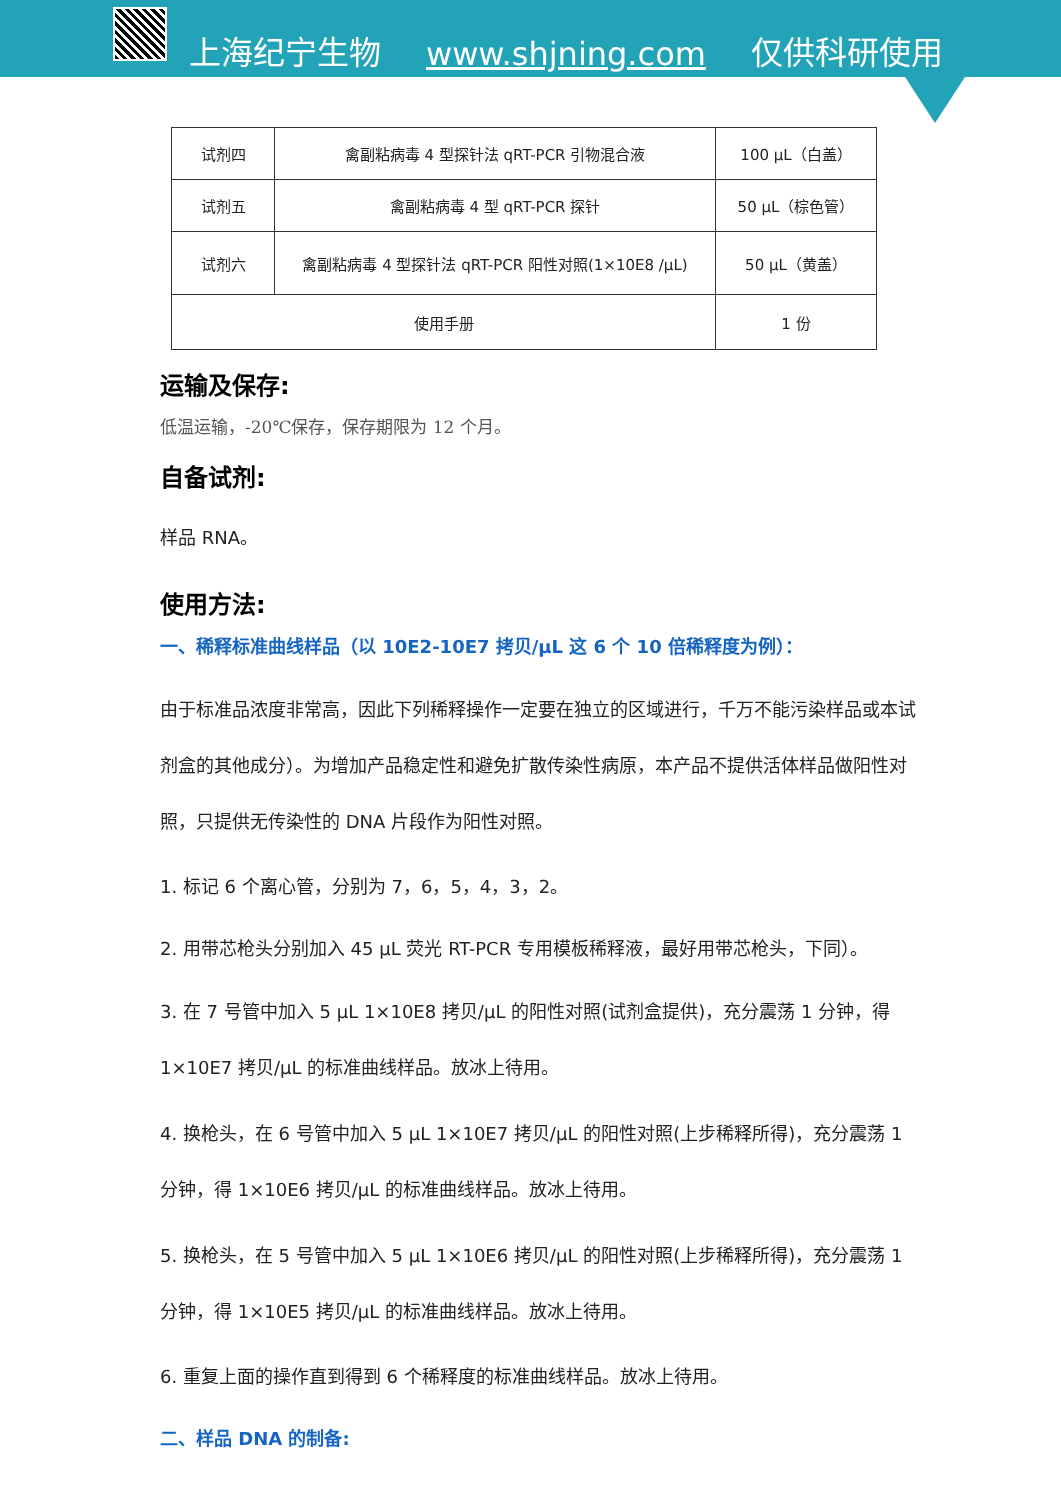上海纪宁生物 www.shjning.com 仅供科研使用
| 试剂四 | 禽副粘病毒 4 型探针法 qRT-PCR 引物混合液 | 100 μL（白盖） |
| 试剂五 | 禽副粘病毒 4 型 qRT-PCR 探针 | 50 μL（棕色管） |
| 试剂六 | 禽副粘病毒 4 型探针法 qRT-PCR 阳性对照(1×10E8 /μL) | 50 μL（黄盖） |
| 使用手册 | | 1 份 |
运输及保存:
低温运输，-20℃保存，保存期限为 12 个月。
自备试剂:
样品 RNA。
使用方法:
一、稀释标准曲线样品（以 10E2-10E7 拷贝/μL 这 6 个 10 倍稀释度为例）：
由于标准品浓度非常高，因此下列稀释操作一定要在独立的区域进行，千万不能污染样品或本试剂盒的其他成分）。为增加产品稳定性和避免扩散传染性病原，本产品不提供活体样品做阳性对照，只提供无传染性的 DNA 片段作为阳性对照。
1. 标记 6 个离心管，分别为 7，6，5，4，3，2。
2. 用带芯枪头分别加入 45 μL 荧光 RT-PCR 专用模板稀释液，最好用带芯枪头，下同）。
3. 在 7 号管中加入 5 μL 1×10E8 拷贝/μL 的阳性对照(试剂盒提供)，充分震荡 1 分钟，得 1×10E7 拷贝/μL 的标准曲线样品。放冰上待用。
4. 换枪头，在 6 号管中加入 5 μL 1×10E7 拷贝/μL 的阳性对照(上步稀释所得)，充分震荡 1 分钟，得 1×10E6 拷贝/μL 的标准曲线样品。放冰上待用。
5. 换枪头，在 5 号管中加入 5 μL 1×10E6 拷贝/μL 的阳性对照(上步稀释所得)，充分震荡 1 分钟，得 1×10E5 拷贝/μL 的标准曲线样品。放冰上待用。
6. 重复上面的操作直到得到 6 个稀释度的标准曲线样品。放冰上待用。
二、样品 DNA 的制备: